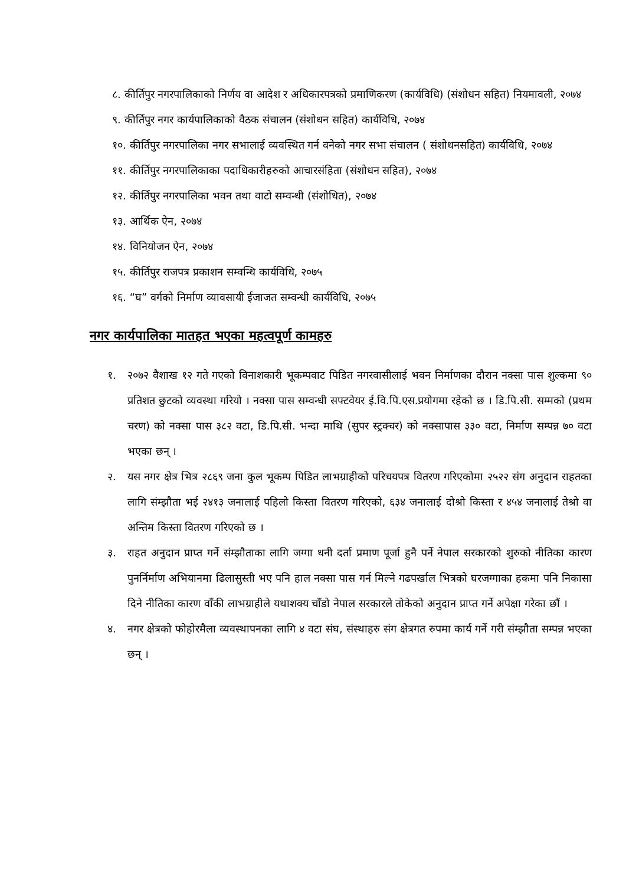८. कीर्तिपुर नगरपालिकाको निर्णय वा आदेश र अधिकारपत्रको प्रमाणिकरण (कार्यविधि) (संशोधन सहित) नियमावली, २०७४
९. कीर्तिपुर नगर कार्यपालिकाको वैठक संचालन (संशोधन सहित) कार्यविधि, २०७४
१०. कीर्तिपुर नगरपालिका नगर सभालाई व्यवस्थित गर्न वनेको नगर सभा संचालन ( संशोधनसहित) कार्यविधि, २०७४
११. कीर्तिपुर नगरपालिकाका पदाधिकारीहरुको आचारसंहिता (संशोधन सहित), २०७४
१२. कीर्तिपुर नगरपालिका भवन तथा वाटो सम्वन्धी (संशोधित), २०७४
१३. आर्थिक ऐन, २०७४
१४. विनियोजन ऐन, २०७४
१५. कीर्तिपुर राजपत्र प्रकाशन सम्वन्धि कार्यविधि, २०७५
१६. “घ” वर्गको निर्माण व्यावसायी ईजाजत सम्वन्धी कार्यविधि, २०७५
नगर कार्यपालिका मातहत भएका महत्वपूर्ण कामहरु
१. २०७२ वैशाख १२ गते गएको विनाशकारी भूकम्पवाट पिडित नगरवासीलाई भवन निर्माणका दौरान नक्सा पास शुल्कमा ९० प्रतिशत छुटको व्यवस्था गरियो । नक्सा पास सम्वन्धी सफ्टवेयर ई.वि.पि.एस.प्रयोगमा रहेको छ । डि.पि.सी. सम्मको (प्रथम चरण) को नक्सा पास ३८२ वटा, डि.पि.सी. भन्दा माथि (सुपर स्ट्रक्चर) को नक्सापास ३३० वटा, निर्माण सम्पन्न ७० वटा भएका छन् ।
२. यस नगर क्षेत्र भित्र २८६९ जना कुल भूकम्प पिडित लाभग्राहीको परिचयपत्र वितरण गरिएकोमा २५२२ संग अनुदान राहतका लागि संम्झौता भई २४१३ जनालाई पहिलो किस्ता वितरण गरिएको, ६३४ जनालाई दोश्रो किस्ता र ४५४ जनालाई तेश्रो वा अन्तिम किस्ता वितरण गरिएको छ ।
३. राहत अनुदान प्राप्त गर्ने संम्झौताका लागि जग्गा धनी दर्ता प्रमाण पूर्जा हुनै पर्ने नेपाल सरकारको शुरुको नीतिका कारण पुनर्निर्माण अभियानमा ढिलासुस्ती भए पनि हाल नक्सा पास गर्न मिल्ने गढपर्खाल भित्रको घरजग्गाका हकमा पनि निकासा दिने नीतिका कारण वाँकी लाभग्राहीले यथाशक्य चाँडो नेपाल सरकारले तोकेको अनुदान प्राप्त गर्ने अपेक्षा गरेका छौं ।
४. नगर क्षेत्रको फोहोरमैला व्यवस्थापनका लागि ४ वटा संघ, संस्थाहरु संग क्षेत्रगत रुपमा कार्य गर्ने गरी संम्झौता सम्पन्न भएका छन् ।